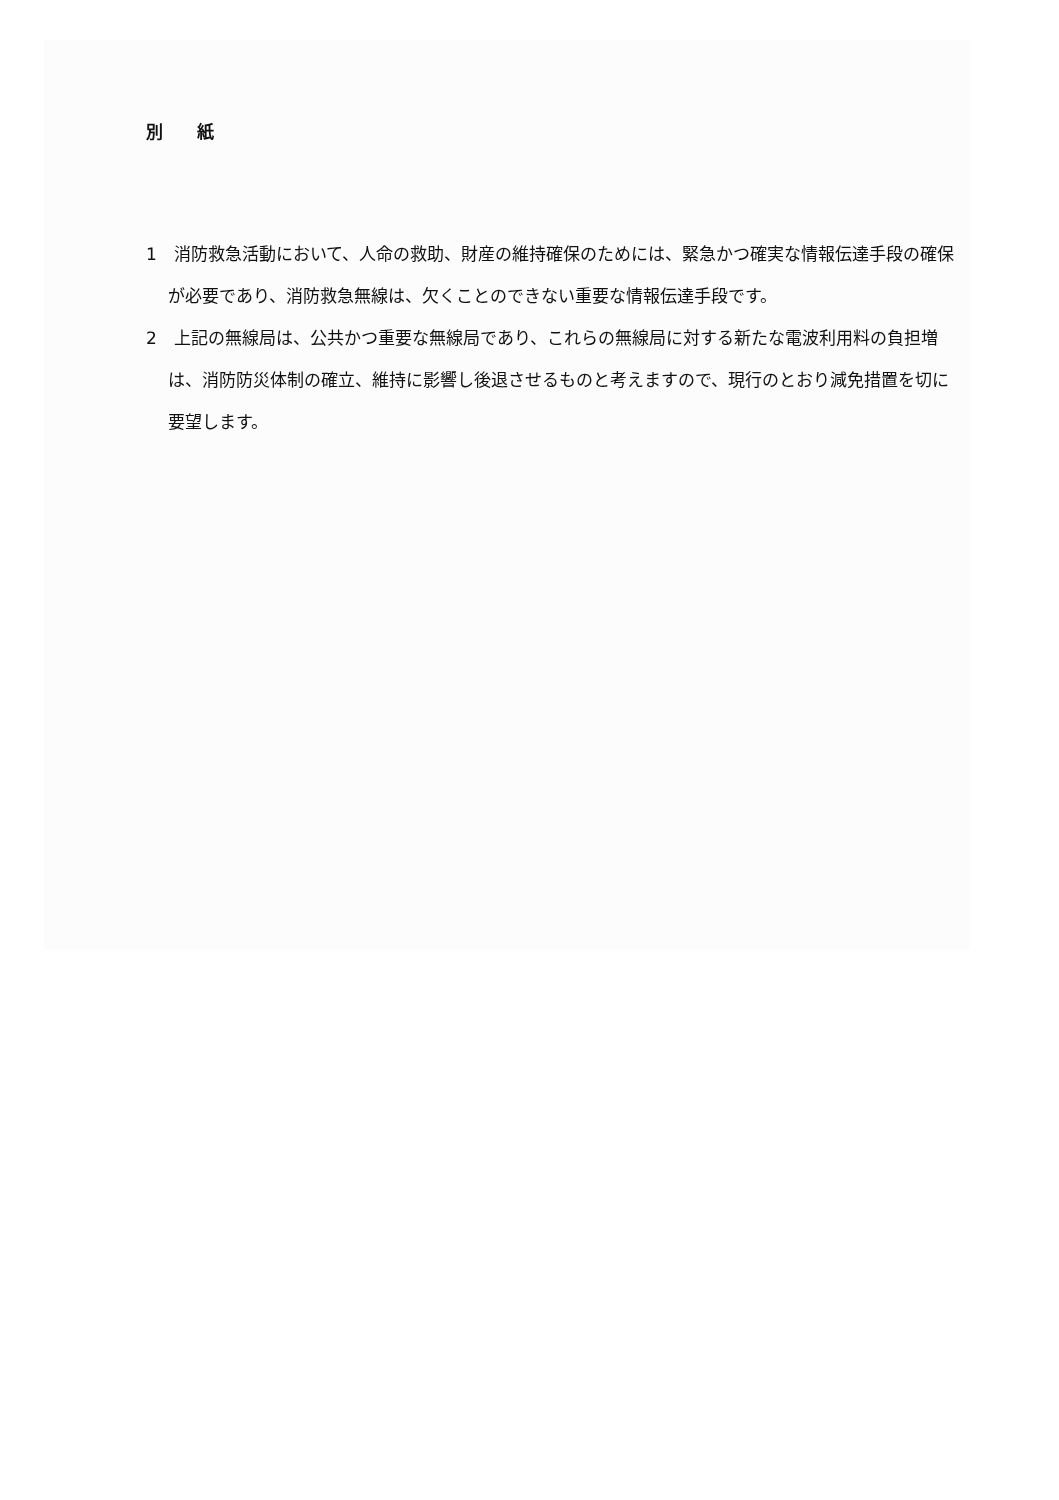別 紙
1　消防救急活動において、人命の救助、財産の維持確保のためには、緊急かつ確実な情報伝達手段の確保が必要であり、消防救急無線は、欠くことのできない重要な情報伝達手段です。
2　上記の無線局は、公共かつ重要な無線局であり、これらの無線局に対する新たな電波利用料の負担増は、消防防災体制の確立、維持に影響し後退させるものと考えますので、現行のとおり減免措置を切に要望します。